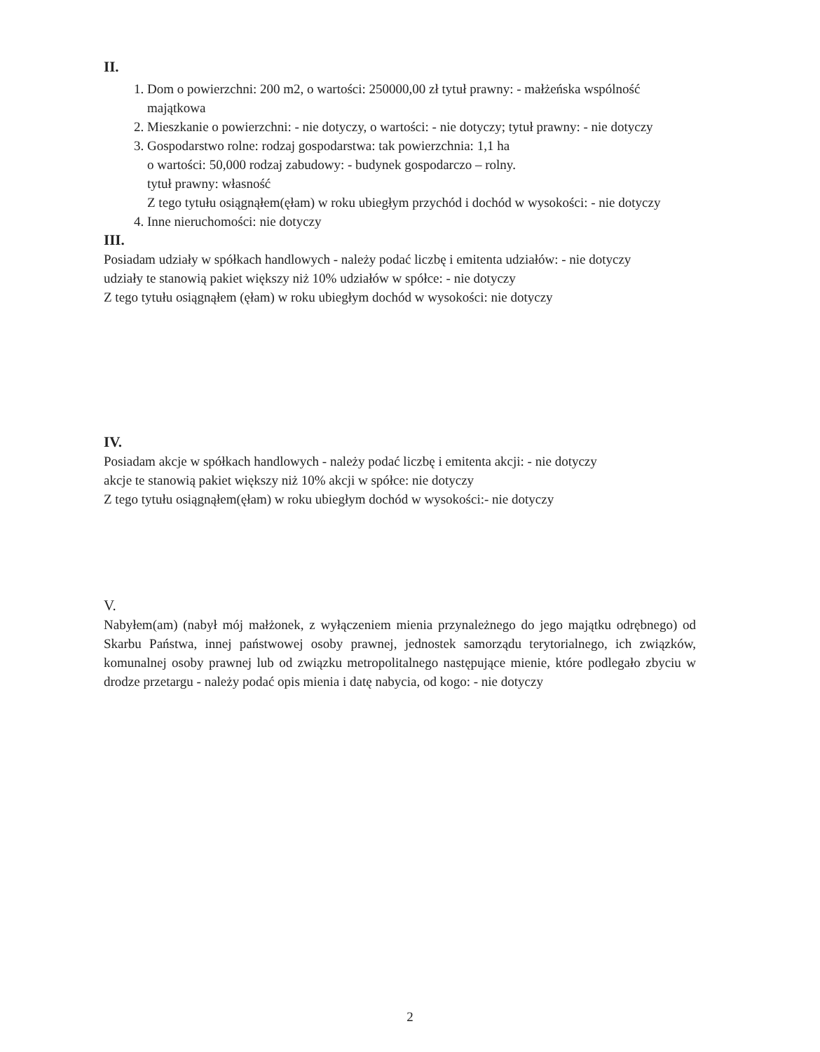II.
1. Dom o powierzchni: 200 m2, o wartości: 250000,00 zł tytuł prawny: - małżeńska wspólność majątkowa
2. Mieszkanie o powierzchni: - nie dotyczy, o wartości: - nie dotyczy; tytuł prawny: - nie dotyczy
3. Gospodarstwo rolne: rodzaj gospodarstwa: tak powierzchnia: 1,1 ha
o wartości: 50,000 rodzaj zabudowy: - budynek gospodarczo – rolny.
tytuł prawny: własność
Z tego tytułu osiągnąłem(ęłam) w roku ubiegłym przychód i dochód w wysokości: - nie dotyczy
4. Inne nieruchomości: nie dotyczy
III.
Posiadam udziały w spółkach handlowych - należy podać liczbę i emitenta udziałów: - nie dotyczy
udziały te stanowią pakiet większy niż 10% udziałów w spółce: - nie dotyczy
Z tego tytułu osiągnąłem (ęłam) w roku ubiegłym dochód w wysokości: nie dotyczy
IV.
Posiadam akcje w spółkach handlowych - należy podać liczbę i emitenta akcji: - nie dotyczy
akcje te stanowią pakiet większy niż 10% akcji w spółce: nie dotyczy
Z tego tytułu osiągnąłem(ęłam) w roku ubiegłym dochód w wysokości:- nie dotyczy
V.
Nabyłem(am) (nabył mój małżonek, z wyłączeniem mienia przynależnego do jego majątku odrębnego) od Skarbu Państwa, innej państwowej osoby prawnej, jednostek samorządu terytorialnego, ich związków, komunalnej osoby prawnej lub od związku metropolitalnego następujące mienie, które podlegało zbyciu w drodze przetargu - należy podać opis mienia i datę nabycia, od kogo: - nie dotyczy
2